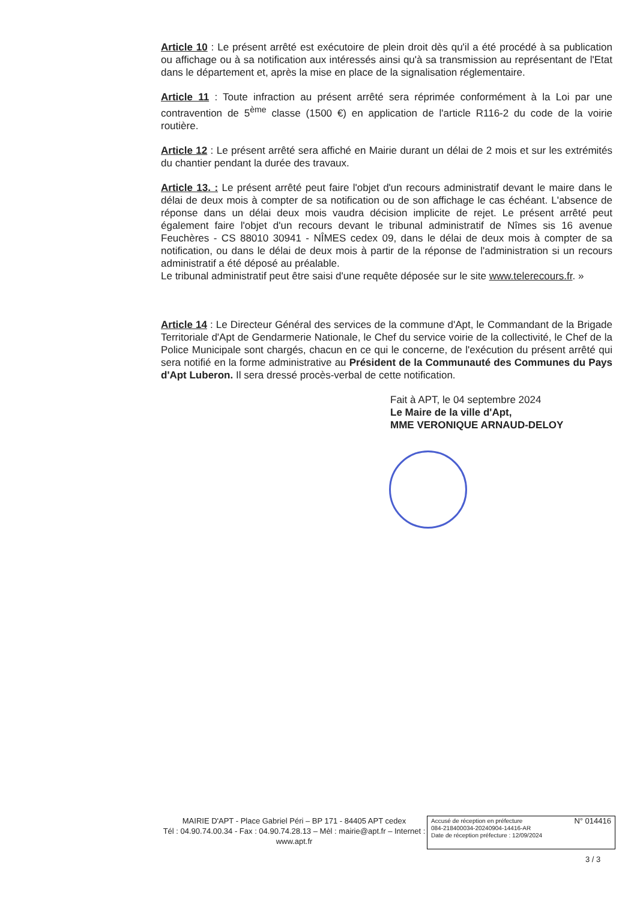Article 10 : Le présent arrêté est exécutoire de plein droit dès qu'il a été procédé à sa publication ou affichage ou à sa notification aux intéressés ainsi qu'à sa transmission au représentant de l'Etat dans le département et, après la mise en place de la signalisation réglementaire.
Article 11 : Toute infraction au présent arrêté sera réprimée conformément à la Loi par une contravention de 5<sup>ème</sup> classe (1500 €) en application de l'article R116-2 du code de la voirie routière.
Article 12 : Le présent arrêté sera affiché en Mairie durant un délai de 2 mois et sur les extrémités du chantier pendant la durée des travaux.
Article 13. : Le présent arrêté peut faire l'objet d'un recours administratif devant le maire dans le délai de deux mois à compter de sa notification ou de son affichage le cas échéant. L'absence de réponse dans un délai deux mois vaudra décision implicite de rejet. Le présent arrêté peut également faire l'objet d'un recours devant le tribunal administratif de Nîmes sis 16 avenue Feuchères - CS 88010 30941 - NÎMES cedex 09, dans le délai de deux mois à compter de sa notification, ou dans le délai de deux mois à partir de la réponse de l'administration si un recours administratif a été déposé au préalable.
Le tribunal administratif peut être saisi d'une requête déposée sur le site www.telerecours.fr. »
Article 14 : Le Directeur Général des services de la commune d'Apt, le Commandant de la Brigade Territoriale d'Apt de Gendarmerie Nationale, le Chef du service voirie de la collectivité, le Chef de la Police Municipale sont chargés, chacun en ce qui le concerne, de l'exécution du présent arrêté qui sera notifié en la forme administrative au Président de la Communauté des Communes du Pays d'Apt Luberon. Il sera dressé procès-verbal de cette notification.
Fait à APT, le 04 septembre 2024
Le Maire de la ville d'Apt,
MME VERONIQUE ARNAUD-DELOY
MAIRIE D'APT - Place Gabriel Péri – BP 171 - 84405 APT cedex
Tél : 04.90.74.00.34 - Fax : 04.90.74.28.13 – Mèl : mairie@apt.fr – Internet : www.apt.fr
N° 014416 Accusé de réception en préfecture
084-218400034-20240904-14416-AR
Date de réception préfecture : 12/09/2024
3 / 3